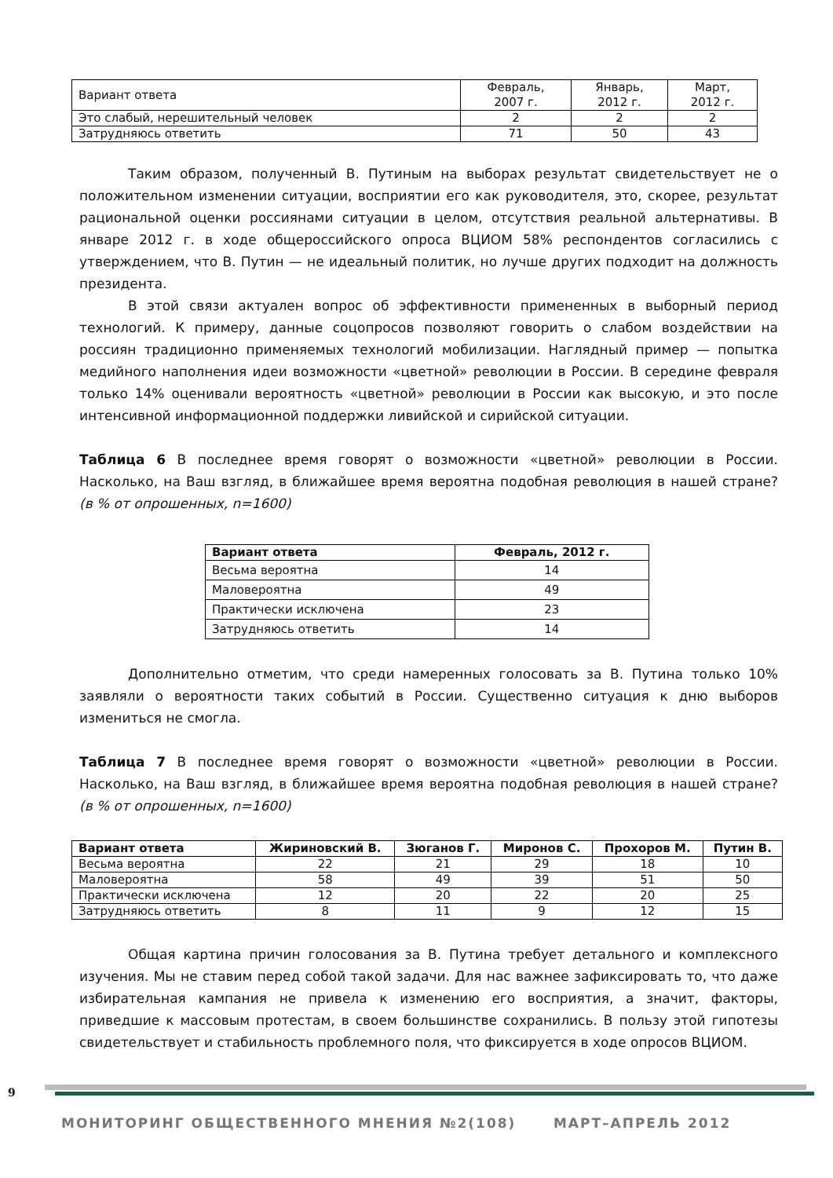| Вариант ответа | Февраль, 2007 г. | Январь, 2012 г. | Март, 2012 г. |
| --- | --- | --- | --- |
| Это слабый, нерешительный человек | 2 | 2 | 2 |
| Затрудняюсь ответить | 71 | 50 | 43 |
Таким образом, полученный В. Путиным на выборах результат свидетельствует не о положительном изменении ситуации, восприятии его как руководителя, это, скорее, результат рациональной оценки россиянами ситуации в целом, отсутствия реальной альтернативы. В январе 2012 г. в ходе общероссийского опроса ВЦИОМ 58% респондентов согласились с утверждением, что В. Путин — не идеальный политик, но лучше других подходит на должность президента.
В этой связи актуален вопрос об эффективности примененных в выборный период технологий. К примеру, данные соцопросов позволяют говорить о слабом воздействии на россиян традиционно применяемых технологий мобилизации. Наглядный пример — попытка медийного наполнения идеи возможности «цветной» революции в России. В середине февраля только 14% оценивали вероятность «цветной» революции в России как высокую, и это после интенсивной информационной поддержки ливийской и сирийской ситуации.
Таблица 6 В последнее время говорят о возможности «цветной» революции в России. Насколько, на Ваш взгляд, в ближайшее время вероятна подобная революция в нашей стране? (в % от опрошенных, n=1600)
| Вариант ответа | Февраль, 2012 г. |
| --- | --- |
| Весьма вероятна | 14 |
| Маловероятна | 49 |
| Практически исключена | 23 |
| Затрудняюсь ответить | 14 |
Дополнительно отметим, что среди намеренных голосовать за В. Путина только 10% заявляли о вероятности таких событий в России. Существенно ситуация к дню выборов измениться не смогла.
Таблица 7 В последнее время говорят о возможности «цветной» революции в России. Насколько, на Ваш взгляд, в ближайшее время вероятна подобная революция в нашей стране? (в % от опрошенных, n=1600)
| Вариант ответа | Жириновский В. | Зюганов Г. | Миронов С. | Прохоров М. | Путин В. |
| --- | --- | --- | --- | --- | --- |
| Весьма вероятна | 22 | 21 | 29 | 18 | 10 |
| Маловероятна | 58 | 49 | 39 | 51 | 50 |
| Практически исключена | 12 | 20 | 22 | 20 | 25 |
| Затрудняюсь ответить | 8 | 11 | 9 | 12 | 15 |
Общая картина причин голосования за В. Путина требует детального и комплексного изучения. Мы не ставим перед собой такой задачи. Для нас важнее зафиксировать то, что даже избирательная кампания не привела к изменению его восприятия, а значит, факторы, приведшие к массовым протестам, в своем большинстве сохранились. В пользу этой гипотезы свидетельствует и стабильность проблемного поля, что фиксируется в ходе опросов ВЦИОМ.
9
МОНИТОРИНГ ОБЩЕСТВЕННОГО МНЕНИЯ №2(108) МАРТ–АПРЕЛЬ 2012